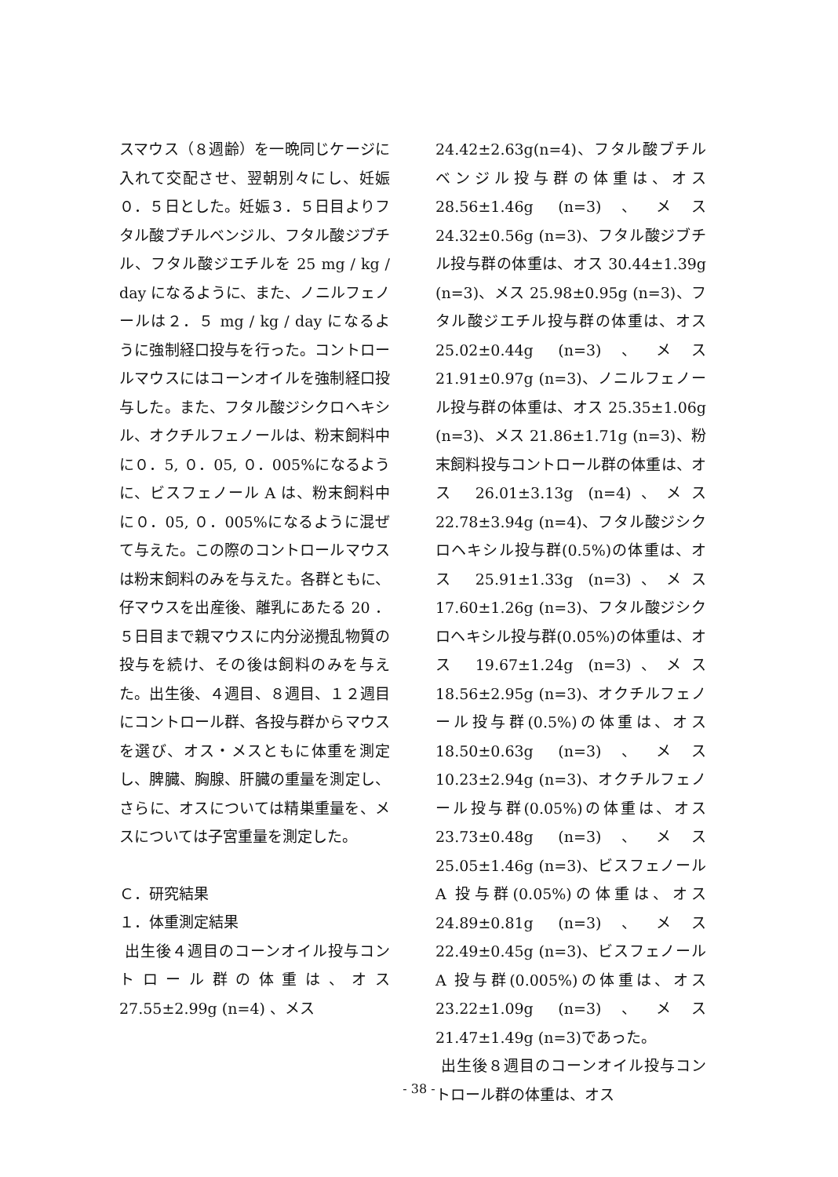スマウス（８週齢）を一晩同じケージに入れて交配させ、翌朝別々にし、妊娠０．５日とした。妊娠３．５日目よりフタル酸ブチルベンジル、フタル酸ジブチル、フタル酸ジエチルを 25 mg / kg / day になるように、また、ノニルフェノールは２．５ mg / kg / day になるように強制経口投与を行った。コントロールマウスにはコーンオイルを強制経口投与した。また、フタル酸ジシクロヘキシル、オクチルフェノールは、粉末飼料中に０．5, ０．05, ０．005%になるように、ビスフェノール A は、粉末飼料中に０．05, ０．005%になるように混ぜて与えた。この際のコントロールマウスは粉末飼料のみを与えた。各群ともに、仔マウスを出産後、離乳にあたる 20 ．５日目まで親マウスに内分泌攪乱物質の投与を続け、その後は飼料のみを与えた。出生後、４週目、８週目、１２週目にコントロール群、各投与群からマウスを選び、オス・メスともに体重を測定し、脾臓、胸腺、肝臓の重量を測定し、さらに、オスについては精巣重量を、メスについては子宮重量を測定した。
Ｃ．研究結果
１．体重測定結果
出生後４週目のコーンオイル投与コントロール群の体重は、オス 27.55±2.99g (n=4) 、メス
24.42±2.63g(n=4)、フタル酸ブチルベンジル投与群の体重は、オス 28.56±1.46g (n=3)、メス 24.32±0.56g (n=3)、フタル酸ジブチル投与群の体重は、オス 30.44±1.39g (n=3)、メス 25.98±0.95g (n=3)、フタル酸ジエチル投与群の体重は、オス 25.02±0.44g (n=3)、メス 21.91±0.97g (n=3)、ノニルフェノール投与群の体重は、オス 25.35±1.06g (n=3)、メス 21.86±1.71g (n=3)、粉末飼料投与コントロール群の体重は、オス 26.01±3.13g (n=4)、メス 22.78±3.94g (n=4)、フタル酸ジシクロヘキシル投与群(0.5%)の体重は、オス 25.91±1.33g (n=3)、メス 17.60±1.26g (n=3)、フタル酸ジシクロヘキシル投与群(0.05%)の体重は、オス 19.67±1.24g (n=3)、メス 18.56±2.95g (n=3)、オクチルフェノール投与群(0.5%)の体重は、オス 18.50±0.63g (n=3)、メス 10.23±2.94g (n=3)、オクチルフェノール投与群(0.05%)の体重は、オス 23.73±0.48g (n=3)、メス 25.05±1.46g (n=3)、ビスフェノール A 投与群(0.05%)の体重は、オス 24.89±0.81g (n=3)、メス 22.49±0.45g (n=3)、ビスフェノール A 投与群(0.005%)の体重は、オス 23.22±1.09g (n=3)、メス 21.47±1.49g (n=3)であった。
出生後８週目のコーンオイル投与コントロール群の体重は、オス
- 38 -